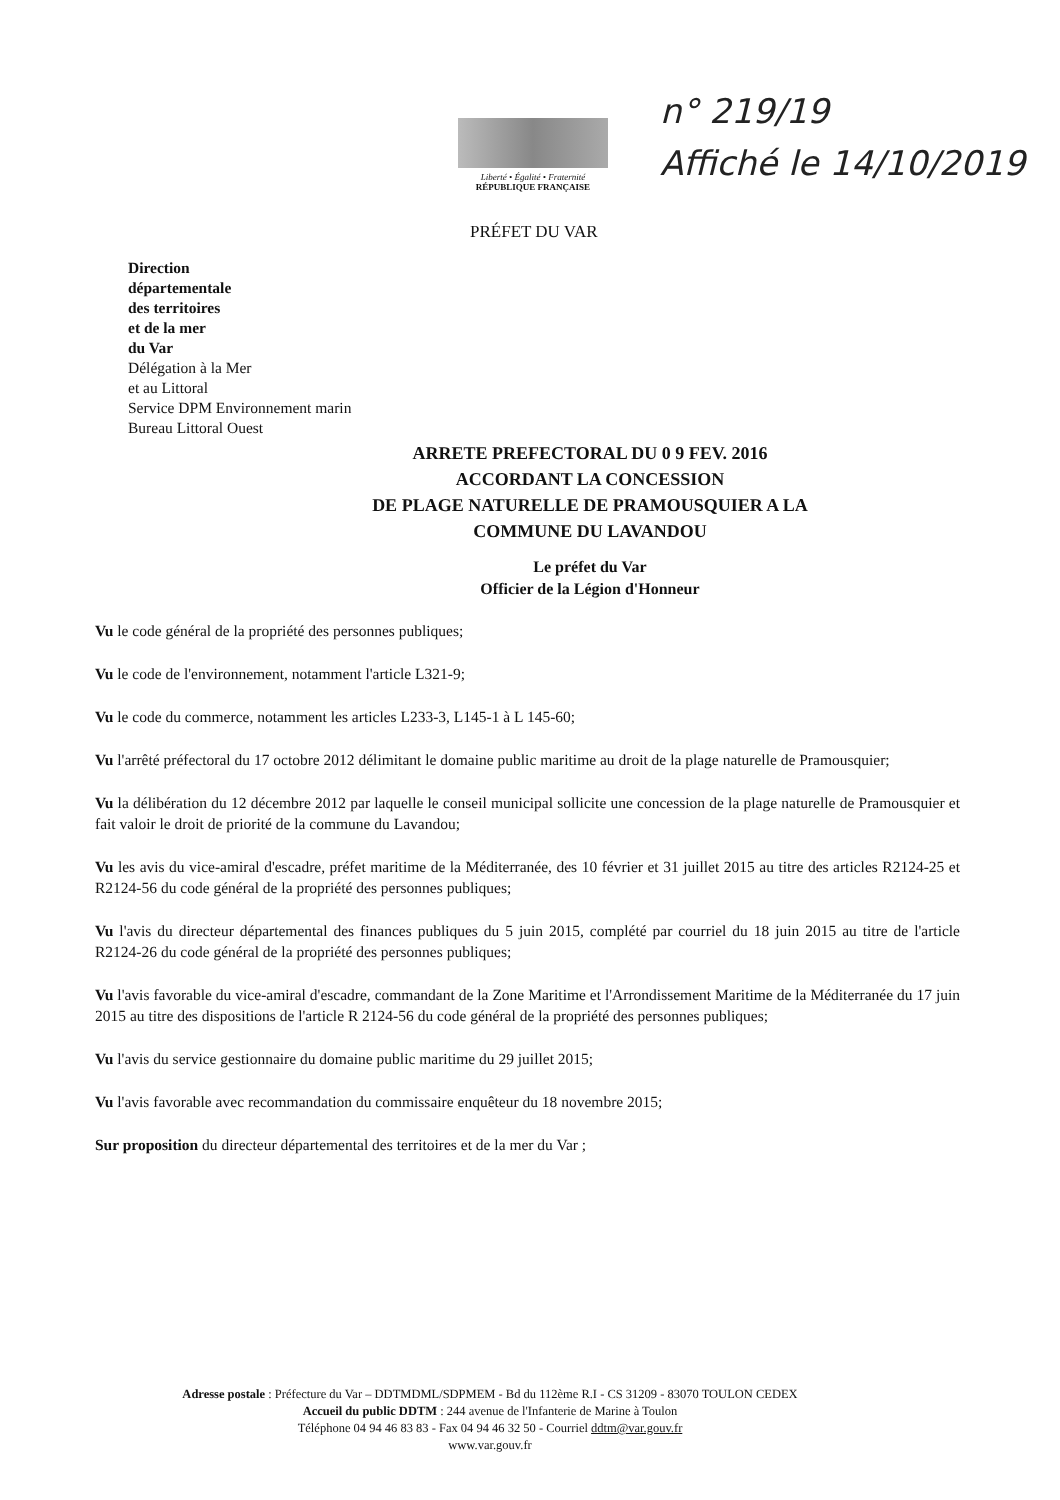Liberté • Égalité • Fraternité
RÉPUBLIQUE FRANÇAISE
n° 219/19
Affiché le 14/10/2019
PRÉFET DU VAR
Direction
départementale
des territoires
et de la mer
du Var
Délégation à la Mer
et au Littoral
Service DPM Environnement marin
Bureau Littoral Ouest
ARRETE PREFECTORAL DU 0 9 FEV. 2016
ACCORDANT LA CONCESSION
DE PLAGE NATURELLE DE PRAMOUSQUIER A LA
COMMUNE DU LAVANDOU
Le préfet du Var
Officier de la Légion d'Honneur
Vu le code général de la propriété des personnes publiques;
Vu le code de l'environnement, notamment l'article L321-9;
Vu le code du commerce, notamment les articles L233-3, L145-1 à L 145-60;
Vu l'arrêté préfectoral du 17 octobre 2012 délimitant le domaine public maritime au droit de la plage naturelle de Pramousquier;
Vu la délibération du 12 décembre 2012 par laquelle le conseil municipal sollicite une concession de la plage naturelle de Pramousquier et fait valoir le droit de priorité de la commune du Lavandou;
Vu les avis du vice-amiral d'escadre, préfet maritime de la Méditerranée, des 10 février et 31 juillet 2015 au titre des articles R2124-25 et R2124-56 du code général de la propriété des personnes publiques;
Vu l'avis du directeur départemental des finances publiques du 5 juin 2015, complété par courriel du 18 juin 2015 au titre de l'article R2124-26 du code général de la propriété des personnes publiques;
Vu l'avis favorable du vice-amiral d'escadre, commandant de la Zone Maritime et l'Arrondissement Maritime de la Méditerranée du 17 juin 2015 au titre des dispositions de l'article R 2124-56 du code général de la propriété des personnes publiques;
Vu l'avis du service gestionnaire du domaine public maritime du 29 juillet 2015;
Vu l'avis favorable avec recommandation du commissaire enquêteur du 18 novembre 2015;
Sur proposition du directeur départemental des territoires et de la mer du Var ;
Adresse postale : Préfecture du Var – DDTMDML/SDPMEM - Bd du 112ème R.I - CS 31209 - 83070 TOULON CEDEX
Accueil du public DDTM : 244 avenue de l'Infanterie de Marine à Toulon
Téléphone 04 94 46 83 83 - Fax 04 94 46 32 50 - Courriel ddtm@var.gouv.fr
www.var.gouv.fr